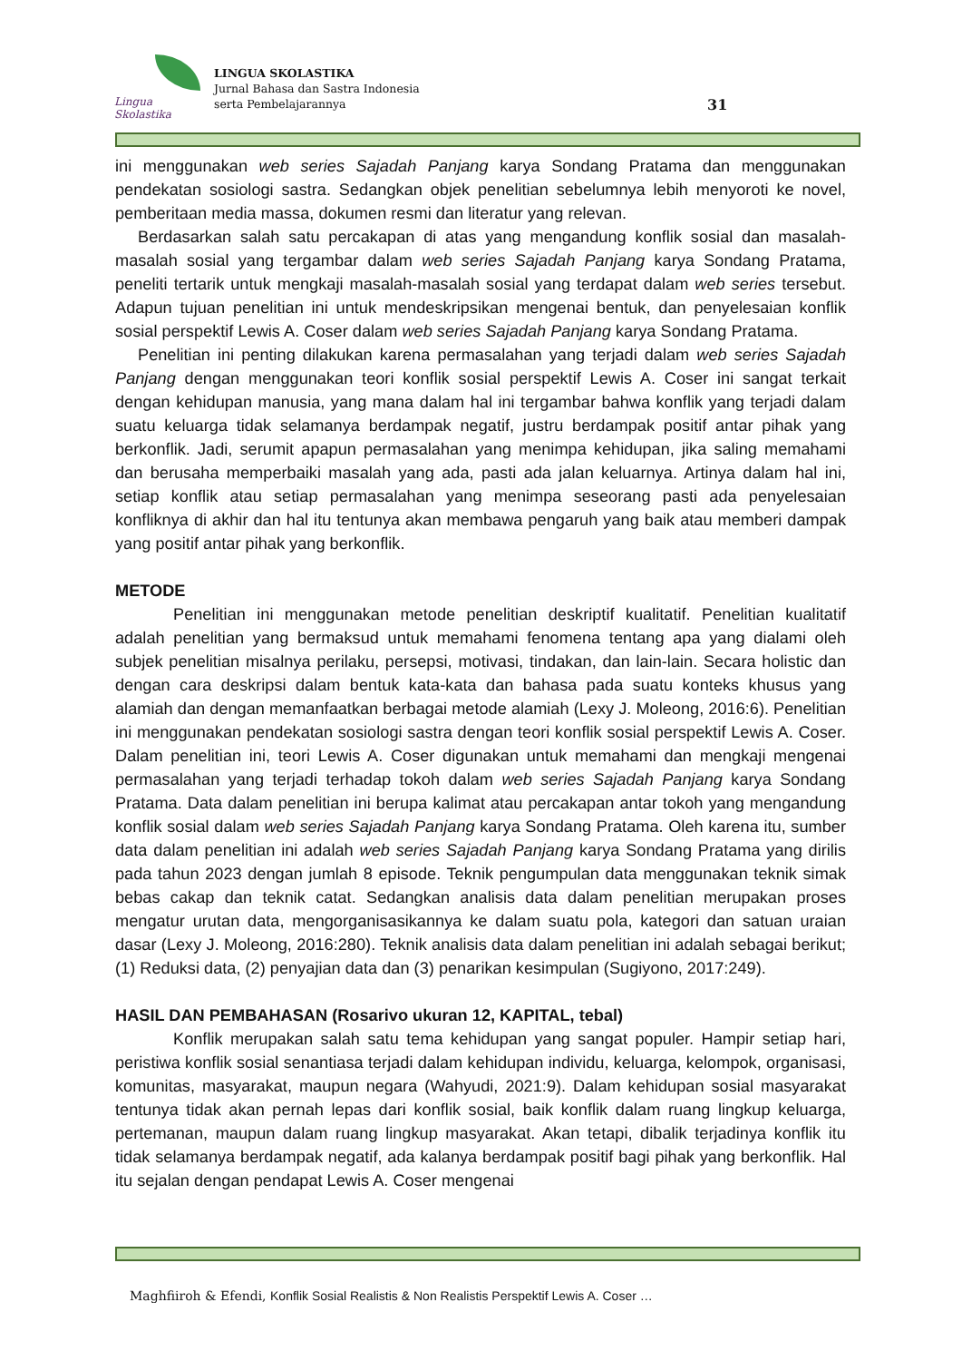Lingua Skolastika
LINGUA SKOLASTIKA
Jurnal Bahasa dan Sastra Indonesia
serta Pembelajarannya
31
ini menggunakan web series Sajadah Panjang karya Sondang Pratama dan menggunakan pendekatan sosiologi sastra. Sedangkan objek penelitian sebelumnya lebih menyoroti ke novel, pemberitaan media massa, dokumen resmi dan literatur yang relevan.
Berdasarkan salah satu percakapan di atas yang mengandung konflik sosial dan masalah-masalah sosial yang tergambar dalam web series Sajadah Panjang karya Sondang Pratama, peneliti tertarik untuk mengkaji masalah-masalah sosial yang terdapat dalam web series tersebut. Adapun tujuan penelitian ini untuk mendeskripsikan mengenai bentuk, dan penyelesaian konflik sosial perspektif Lewis A. Coser dalam web series Sajadah Panjang karya Sondang Pratama.
Penelitian ini penting dilakukan karena permasalahan yang terjadi dalam web series Sajadah Panjang dengan menggunakan teori konflik sosial perspektif Lewis A. Coser ini sangat terkait dengan kehidupan manusia, yang mana dalam hal ini tergambar bahwa konflik yang terjadi dalam suatu keluarga tidak selamanya berdampak negatif, justru berdampak positif antar pihak yang berkonflik. Jadi, serumit apapun permasalahan yang menimpa kehidupan, jika saling memahami dan berusaha memperbaiki masalah yang ada, pasti ada jalan keluarnya. Artinya dalam hal ini, setiap konflik atau setiap permasalahan yang menimpa seseorang pasti ada penyelesaian konfliknya di akhir dan hal itu tentunya akan membawa pengaruh yang baik atau memberi dampak yang positif antar pihak yang berkonflik.
METODE
Penelitian ini menggunakan metode penelitian deskriptif kualitatif. Penelitian kualitatif adalah penelitian yang bermaksud untuk memahami fenomena tentang apa yang dialami oleh subjek penelitian misalnya perilaku, persepsi, motivasi, tindakan, dan lain-lain. Secara holistic dan dengan cara deskripsi dalam bentuk kata-kata dan bahasa pada suatu konteks khusus yang alamiah dan dengan memanfaatkan berbagai metode alamiah (Lexy J. Moleong, 2016:6). Penelitian ini menggunakan pendekatan sosiologi sastra dengan teori konflik sosial perspektif Lewis A. Coser. Dalam penelitian ini, teori Lewis A. Coser digunakan untuk memahami dan mengkaji mengenai permasalahan yang terjadi terhadap tokoh dalam web series Sajadah Panjang karya Sondang Pratama. Data dalam penelitian ini berupa kalimat atau percakapan antar tokoh yang mengandung konflik sosial dalam web series Sajadah Panjang karya Sondang Pratama. Oleh karena itu, sumber data dalam penelitian ini adalah web series Sajadah Panjang karya Sondang Pratama yang dirilis pada tahun 2023 dengan jumlah 8 episode. Teknik pengumpulan data menggunakan teknik simak bebas cakap dan teknik catat. Sedangkan analisis data dalam penelitian merupakan proses mengatur urutan data, mengorganisasikannya ke dalam suatu pola, kategori dan satuan uraian dasar (Lexy J. Moleong, 2016:280). Teknik analisis data dalam penelitian ini adalah sebagai berikut; (1) Reduksi data, (2) penyajian data dan (3) penarikan kesimpulan (Sugiyono, 2017:249).
HASIL DAN PEMBAHASAN (Rosarivo ukuran 12, KAPITAL, tebal)
Konflik merupakan salah satu tema kehidupan yang sangat populer. Hampir setiap hari, peristiwa konflik sosial senantiasa terjadi dalam kehidupan individu, keluarga, kelompok, organisasi, komunitas, masyarakat, maupun negara (Wahyudi, 2021:9). Dalam kehidupan sosial masyarakat tentunya tidak akan pernah lepas dari konflik sosial, baik konflik dalam ruang lingkup keluarga, pertemanan, maupun dalam ruang lingkup masyarakat. Akan tetapi, dibalik terjadinya konflik itu tidak selamanya berdampak negatif, ada kalanya berdampak positif bagi pihak yang berkonflik. Hal itu sejalan dengan pendapat Lewis A. Coser mengenai
Maghfiiroh & Efendi, Konflik Sosial Realistis & Non Realistis Perspektif Lewis A. Coser …